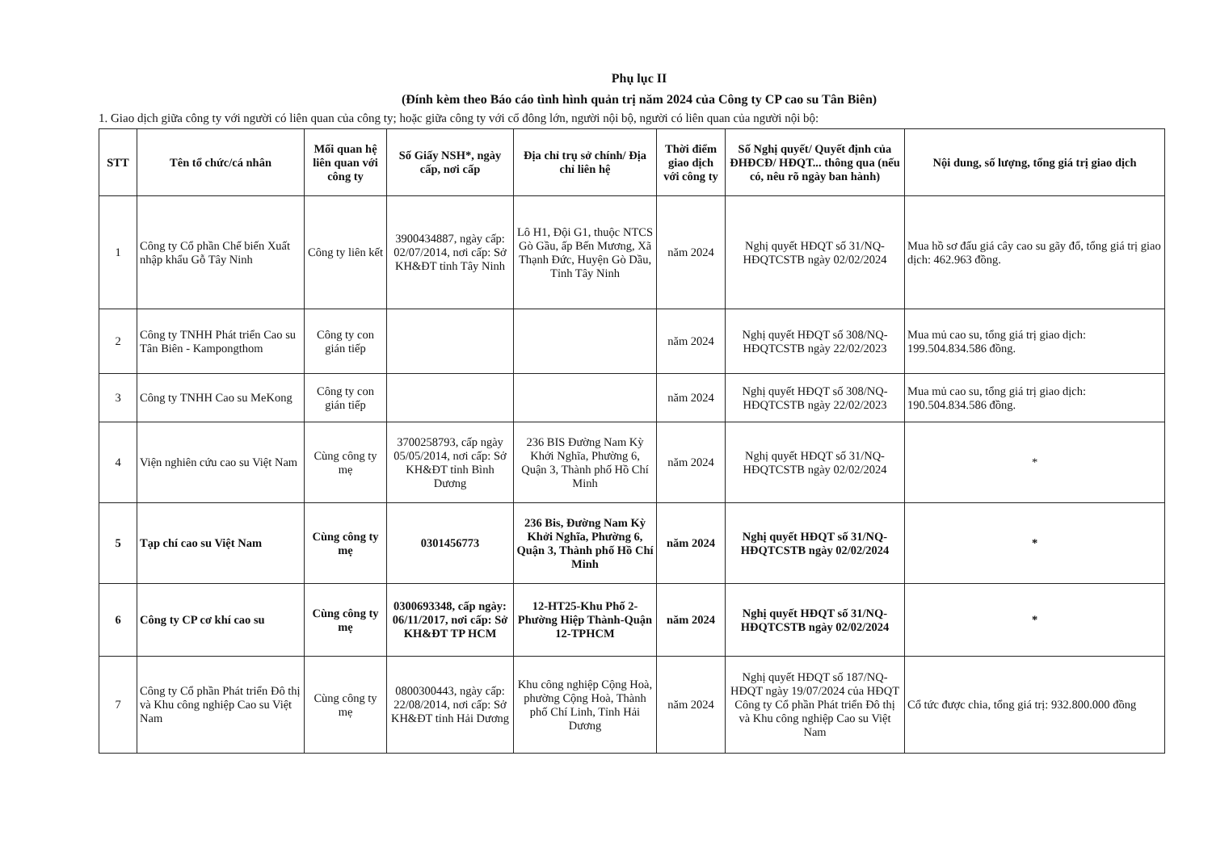Phụ lục II
(Đính kèm theo Báo cáo tình hình quản trị năm 2024 của Công ty CP cao su Tân Biên)
1. Giao dịch giữa công ty với người có liên quan của công ty; hoặc giữa công ty với cổ đông lớn, người nội bộ, người có liên quan của người nội bộ:
| STT | Tên tổ chức/cá nhân | Mối quan hệ liên quan với công ty | Số Giấy NSH*, ngày cấp, nơi cấp | Địa chỉ trụ sở chính/ Địa chỉ liên hệ | Thời điểm giao dịch với công ty | Số Nghị quyết/ Quyết định của ĐHĐCĐ/ HĐQT... thông qua (nếu có, nêu rõ ngày ban hành) | Nội dung, số lượng, tổng giá trị giao dịch |
| --- | --- | --- | --- | --- | --- | --- | --- |
| 1 | Công ty Cổ phần Chế biến Xuất nhập khẩu Gỗ Tây Ninh | Công ty liên kết | 3900434887, ngày cấp: 02/07/2014, nơi cấp: Sở KH&ĐT tỉnh Tây Ninh | Lô H1, Đội G1, thuộc NTCS Gò Gầu, ấp Bến Mương, Xã Thạnh Đức, Huyện Gò Dầu, Tỉnh Tây Ninh | năm 2024 | Nghị quyết HĐQT số 31/NQ-HĐQTCSTB ngày 02/02/2024 | Mua hồ sơ đấu giá cây cao su gãy đổ, tổng giá trị giao dịch: 462.963 đồng. |
| 2 | Công ty TNHH Phát triển Cao su Tân Biên - Kampongthom | Công ty con gián tiếp | | | năm 2024 | Nghị quyết HĐQT số 308/NQ-HĐQTCSTB ngày 22/02/2023 | Mua mủ cao su, tổng giá trị giao dịch: 199.504.834.586 đồng. |
| 3 | Công ty TNHH Cao su MeKong | Công ty con gián tiếp | | | năm 2024 | Nghị quyết HĐQT số 308/NQ-HĐQTCSTB ngày 22/02/2023 | Mua mủ cao su, tổng giá trị giao dịch: 190.504.834.586 đồng. |
| 4 | Viện nghiên cứu cao su Việt Nam | Cùng công ty mẹ | 3700258793, cấp ngày 05/05/2014, nơi cấp: Sở KH&ĐT tỉnh Bình Dương | 236 BIS Đường Nam Kỳ Khởi Nghĩa, Phường 6, Quận 3, Thành phố Hồ Chí Minh | năm 2024 | Nghị quyết HĐQT số 31/NQ-HĐQTCSTB ngày 02/02/2024 | * |
| 5 | Tạp chí cao su Việt Nam | Cùng công ty mẹ | 0301456773 | 236 Bis, Đường Nam Kỳ Khởi Nghĩa, Phường 6, Quận 3, Thành phố Hồ Chí Minh | năm 2024 | Nghị quyết HĐQT số 31/NQ-HĐQTCSTB ngày 02/02/2024 | * |
| 6 | Công ty CP cơ khí cao su | Cùng công ty mẹ | 0300693348, cấp ngày: 06/11/2017, nơi cấp: Sở KH&ĐT TP HCM | 12-HT25-Khu Phố 2-Phường Hiệp Thành-Quận 12-TPHCM | năm 2024 | Nghị quyết HĐQT số 31/NQ-HĐQTCSTB ngày 02/02/2024 | * |
| 7 | Công ty Cổ phần Phát triển Đô thị và Khu công nghiệp Cao su Việt Nam | Cùng công ty mẹ | 0800300443, ngày cấp: 22/08/2014, nơi cấp: Sở KH&ĐT tỉnh Hải Dương | Khu công nghiệp Cộng Hoà, phường Cộng Hoà, Thành phố Chí Linh, Tỉnh Hải Dương | năm 2024 | Nghị quyết HĐQT số 187/NQ-HĐQT ngày 19/07/2024 của HĐQT Công ty Cổ phần Phát triển Đô thị và Khu công nghiệp Cao su Việt Nam | Cổ tức được chia, tổng giá trị: 932.800.000 đồng |